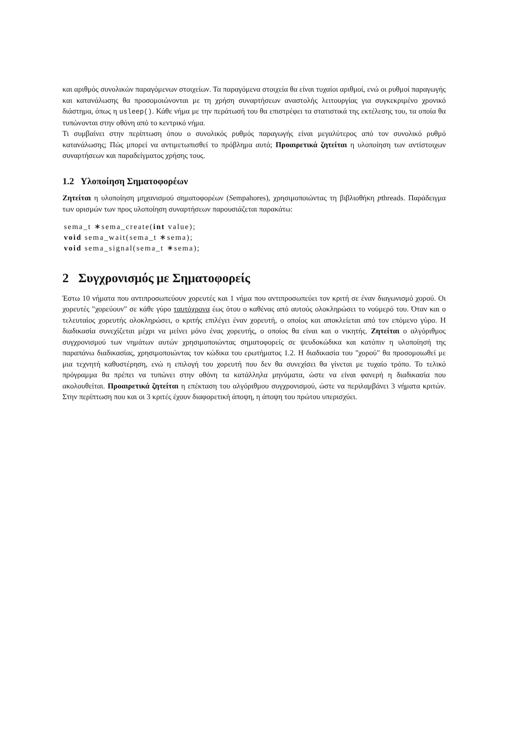και αριθμός συνολικών παραγόμενων στοιχείων. Τα παραγόμενα στοιχεία θα είναι τυχαίοι αριθμοί, ενώ οι ρυθμοί παραγωγής και κατανάλωσης θα προσομοιώνονται με τη χρήση συναρτήσεων αναστολής λειτουργίας για συγκεκριμένο χρονικό διάστημα, όπως η usleep(). Κάθε νήμα με την περάτωσή του θα επιστρέφει τα στατιστικά της εκτέλεσης του, τα οποία θα τυπώνονται στην οθόνη από το κεντρικό νήμα.
Τι συμβαίνει στην περίπτωση όπου ο συνολικός ρυθμός παραγωγής είναι μεγαλύτερος από τον συνολικό ρυθμό κατανάλωσης; Πώς μπορεί να αντιμετωπισθεί το πρόβλημα αυτό; Προαιρετικά ζητείται η υλοποίηση των αντίστοιχων συναρτήσεων και παραδείγματος χρήσης τους.
1.2 Υλοποίηση Σηματοφορέων
Ζητείται η υλοποίηση μηχανισμού σηματοφορέων (Sempahores), χρησιμοποιώντας τη βιβλιοθήκη pthreads. Παράδειγμα των ορισμών των προς υλοποίηση συναρτήσεων παρουσιάζεται παρακάτω:
sema_t ∗sema_create(int value);
void sema_wait(sema_t ∗sema);
void sema_signal(sema_t ∗sema);
2 Συγχρονισμός με Σηματοφορείς
Έστω 10 νήματα που αντιπροσωπεύουν χορευτές και 1 νήμα που αντιπροσωπεύει τον κριτή σε έναν διαγωνισμό χορού. Οι χορευτές "χορεύουν" σε κάθε γύρο ταυτόχρονα έως ότου ο καθένας από αυτούς ολοκληρώσει το νούμερό του. Όταν και ο τελευταίος χορευτής ολοκληρώσει, ο κριτής επιλέγει έναν χορευτή, ο οποίος και αποκλείεται από τον επόμενο γύρο. Η διαδικασία συνεχίζεται μέχρι να μείνει μόνο ένας χορευτής, ο οποίος θα είναι και ο νικητής. Ζητείται ο αλγόριθμος συγχρονισμού των νημάτων αυτών χρησιμοποιώντας σηματοφορείς σε ψευδοκώδικα και κατόπιν η υλοποίησή της παραπάνω διαδικασίας, χρησιμοποιώντας τον κώδικα του ερωτήματος 1.2. Η διαδικασία του "χορού" θα προσομοιωθεί με μια τεχνητή καθυστέρηση, ενώ η επιλογή του χορευτή που δεν θα συνεχίσει θα γίνεται με τυχαίο τρόπο. Το τελικό πρόγραμμα θα πρέπει να τυπώνει στην οθόνη τα κατάλληλα μηνύματα, ώστε να είναι φανερή η διαδικασία που ακολουθείται. Προαιρετικά ζητείται η επέκταση του αλγόριθμου συγχρονισμού, ώστε να περιλαμβάνει 3 νήματα κριτών. Στην περίπτωση που και οι 3 κριτές έχουν διαφορετική άποψη, η άποψη του πρώτου υπερισχύει.